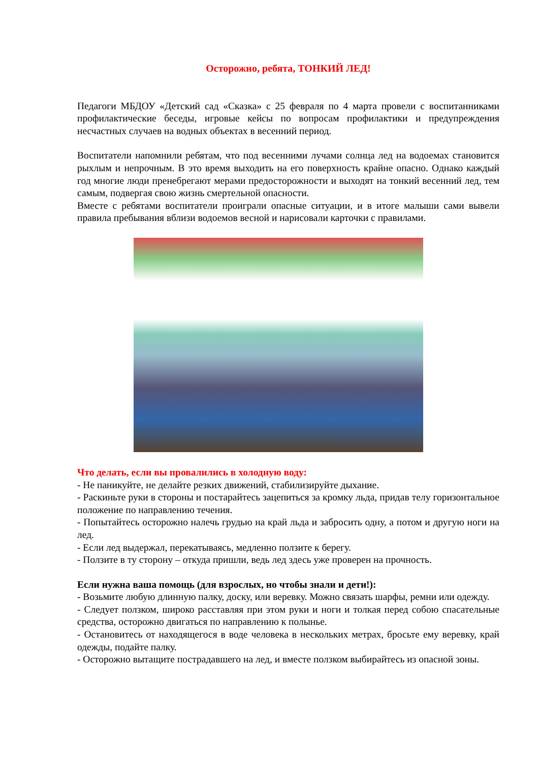Осторожно, ребята, ТОНКИЙ ЛЕД!
Педагоги МБДОУ «Детский сад «Сказка» с 25 февраля по 4 марта провели с воспитанниками профилактические беседы, игровые кейсы по вопросам профилактики и предупреждения несчастных случаев на водных объектах в весенний период.
Воспитатели напомнили ребятам, что под весенними лучами солнца лед на водоемах становится рыхлым и непрочным. В это время выходить на его поверхность крайне опасно. Однако каждый год многие люди пренебрегают мерами предосторожности и выходят на тонкий весенний лед, тем самым, подвергая свою жизнь смертельной опасности.
Вместе с ребятами воспитатели проиграли опасные ситуации, и в итоге малыши сами вывели правила пребывания вблизи водоемов весной и нарисовали карточки с правилами.
Что делать, если вы провалились в холодную воду:
- Не паникуйте, не делайте резких движений, стабилизируйте дыхание.
- Раскиньте руки в стороны и постарайтесь зацепиться за кромку льда, придав телу горизонтальное положение по направлению течения.
- Попытайтесь осторожно налечь грудью на край льда и забросить одну, а потом и другую ноги на лед.
- Если лед выдержал, перекатываясь, медленно ползите к берегу.
- Ползите в ту сторону – откуда пришли, ведь лед здесь уже проверен на прочность.
Если нужна ваша помощь (для взрослых, но чтобы знали и дети!):
- Возьмите любую длинную палку, доску, или веревку. Можно связать шарфы, ремни или одежду.
- Следует ползком, широко расставляя при этом руки и ноги и толкая перед собою спасательные средства, осторожно двигаться по направлению к полынье.
- Остановитесь от находящегося в воде человека в нескольких метрах, бросьте ему веревку, край одежды, подайте палку.
- Осторожно вытащите пострадавшего на лед, и вместе ползком выбирайтесь из опасной зоны.